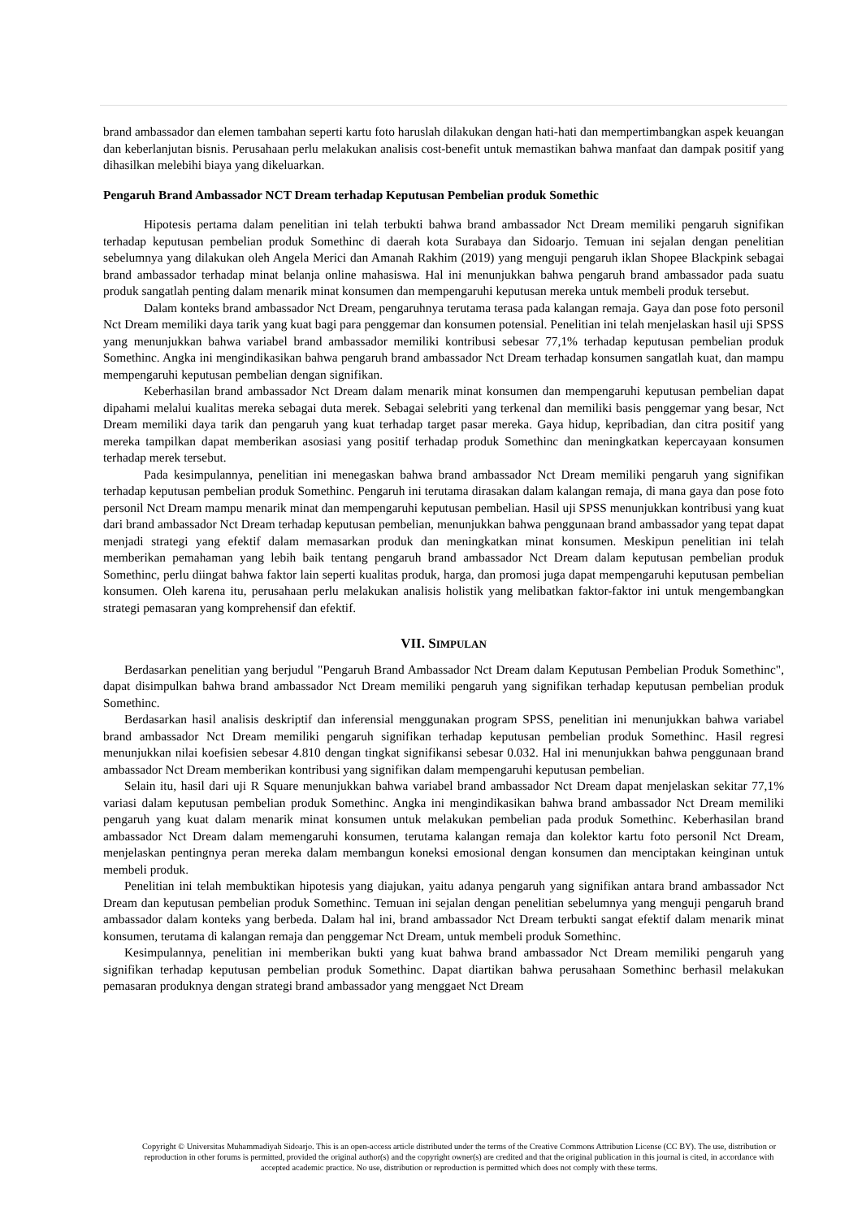brand ambassador dan elemen tambahan seperti kartu foto haruslah dilakukan dengan hati-hati dan mempertimbangkan aspek keuangan dan keberlanjutan bisnis. Perusahaan perlu melakukan analisis cost-benefit untuk memastikan bahwa manfaat dan dampak positif yang dihasilkan melebihi biaya yang dikeluarkan.
Pengaruh Brand Ambassador NCT Dream terhadap Keputusan Pembelian produk Somethic
Hipotesis pertama dalam penelitian ini telah terbukti bahwa brand ambassador Nct Dream memiliki pengaruh signifikan terhadap keputusan pembelian produk Somethinc di daerah kota Surabaya dan Sidoarjo. Temuan ini sejalan dengan penelitian sebelumnya yang dilakukan oleh Angela Merici dan Amanah Rakhim (2019) yang menguji pengaruh iklan Shopee Blackpink sebagai brand ambassador terhadap minat belanja online mahasiswa. Hal ini menunjukkan bahwa pengaruh brand ambassador pada suatu produk sangatlah penting dalam menarik minat konsumen dan mempengaruhi keputusan mereka untuk membeli produk tersebut.
Dalam konteks brand ambassador Nct Dream, pengaruhnya terutama terasa pada kalangan remaja. Gaya dan pose foto personil Nct Dream memiliki daya tarik yang kuat bagi para penggemar dan konsumen potensial. Penelitian ini telah menjelaskan hasil uji SPSS yang menunjukkan bahwa variabel brand ambassador memiliki kontribusi sebesar 77,1% terhadap keputusan pembelian produk Somethinc. Angka ini mengindikasikan bahwa pengaruh brand ambassador Nct Dream terhadap konsumen sangatlah kuat, dan mampu mempengaruhi keputusan pembelian dengan signifikan.
Keberhasilan brand ambassador Nct Dream dalam menarik minat konsumen dan mempengaruhi keputusan pembelian dapat dipahami melalui kualitas mereka sebagai duta merek. Sebagai selebriti yang terkenal dan memiliki basis penggemar yang besar, Nct Dream memiliki daya tarik dan pengaruh yang kuat terhadap target pasar mereka. Gaya hidup, kepribadian, dan citra positif yang mereka tampilkan dapat memberikan asosiasi yang positif terhadap produk Somethinc dan meningkatkan kepercayaan konsumen terhadap merek tersebut.
Pada kesimpulannya, penelitian ini menegaskan bahwa brand ambassador Nct Dream memiliki pengaruh yang signifikan terhadap keputusan pembelian produk Somethinc. Pengaruh ini terutama dirasakan dalam kalangan remaja, di mana gaya dan pose foto personil Nct Dream mampu menarik minat dan mempengaruhi keputusan pembelian. Hasil uji SPSS menunjukkan kontribusi yang kuat dari brand ambassador Nct Dream terhadap keputusan pembelian, menunjukkan bahwa penggunaan brand ambassador yang tepat dapat menjadi strategi yang efektif dalam memasarkan produk dan meningkatkan minat konsumen. Meskipun penelitian ini telah memberikan pemahaman yang lebih baik tentang pengaruh brand ambassador Nct Dream dalam keputusan pembelian produk Somethinc, perlu diingat bahwa faktor lain seperti kualitas produk, harga, dan promosi juga dapat mempengaruhi keputusan pembelian konsumen. Oleh karena itu, perusahaan perlu melakukan analisis holistik yang melibatkan faktor-faktor ini untuk mengembangkan strategi pemasaran yang komprehensif dan efektif.
VII. SIMPULAN
Berdasarkan penelitian yang berjudul "Pengaruh Brand Ambassador Nct Dream dalam Keputusan Pembelian Produk Somethinc", dapat disimpulkan bahwa brand ambassador Nct Dream memiliki pengaruh yang signifikan terhadap keputusan pembelian produk Somethinc.
Berdasarkan hasil analisis deskriptif dan inferensial menggunakan program SPSS, penelitian ini menunjukkan bahwa variabel brand ambassador Nct Dream memiliki pengaruh signifikan terhadap keputusan pembelian produk Somethinc. Hasil regresi menunjukkan nilai koefisien sebesar 4.810 dengan tingkat signifikansi sebesar 0.032. Hal ini menunjukkan bahwa penggunaan brand ambassador Nct Dream memberikan kontribusi yang signifikan dalam mempengaruhi keputusan pembelian.
Selain itu, hasil dari uji R Square menunjukkan bahwa variabel brand ambassador Nct Dream dapat menjelaskan sekitar 77,1% variasi dalam keputusan pembelian produk Somethinc. Angka ini mengindikasikan bahwa brand ambassador Nct Dream memiliki pengaruh yang kuat dalam menarik minat konsumen untuk melakukan pembelian pada produk Somethinc. Keberhasilan brand ambassador Nct Dream dalam memengaruhi konsumen, terutama kalangan remaja dan kolektor kartu foto personil Nct Dream, menjelaskan pentingnya peran mereka dalam membangun koneksi emosional dengan konsumen dan menciptakan keinginan untuk membeli produk.
Penelitian ini telah membuktikan hipotesis yang diajukan, yaitu adanya pengaruh yang signifikan antara brand ambassador Nct Dream dan keputusan pembelian produk Somethinc. Temuan ini sejalan dengan penelitian sebelumnya yang menguji pengaruh brand ambassador dalam konteks yang berbeda. Dalam hal ini, brand ambassador Nct Dream terbukti sangat efektif dalam menarik minat konsumen, terutama di kalangan remaja dan penggemar Nct Dream, untuk membeli produk Somethinc.
Kesimpulannya, penelitian ini memberikan bukti yang kuat bahwa brand ambassador Nct Dream memiliki pengaruh yang signifikan terhadap keputusan pembelian produk Somethinc. Dapat diartikan bahwa perusahaan Somethinc berhasil melakukan pemasaran produknya dengan strategi brand ambassador yang menggaet Nct Dream
Copyright © Universitas Muhammadiyah Sidoarjo. This is an open-access article distributed under the terms of the Creative Commons Attribution License (CC BY). The use, distribution or reproduction in other forums is permitted, provided the original author(s) and the copyright owner(s) are credited and that the original publication in this journal is cited, in accordance with accepted academic practice. No use, distribution or reproduction is permitted which does not comply with these terms.